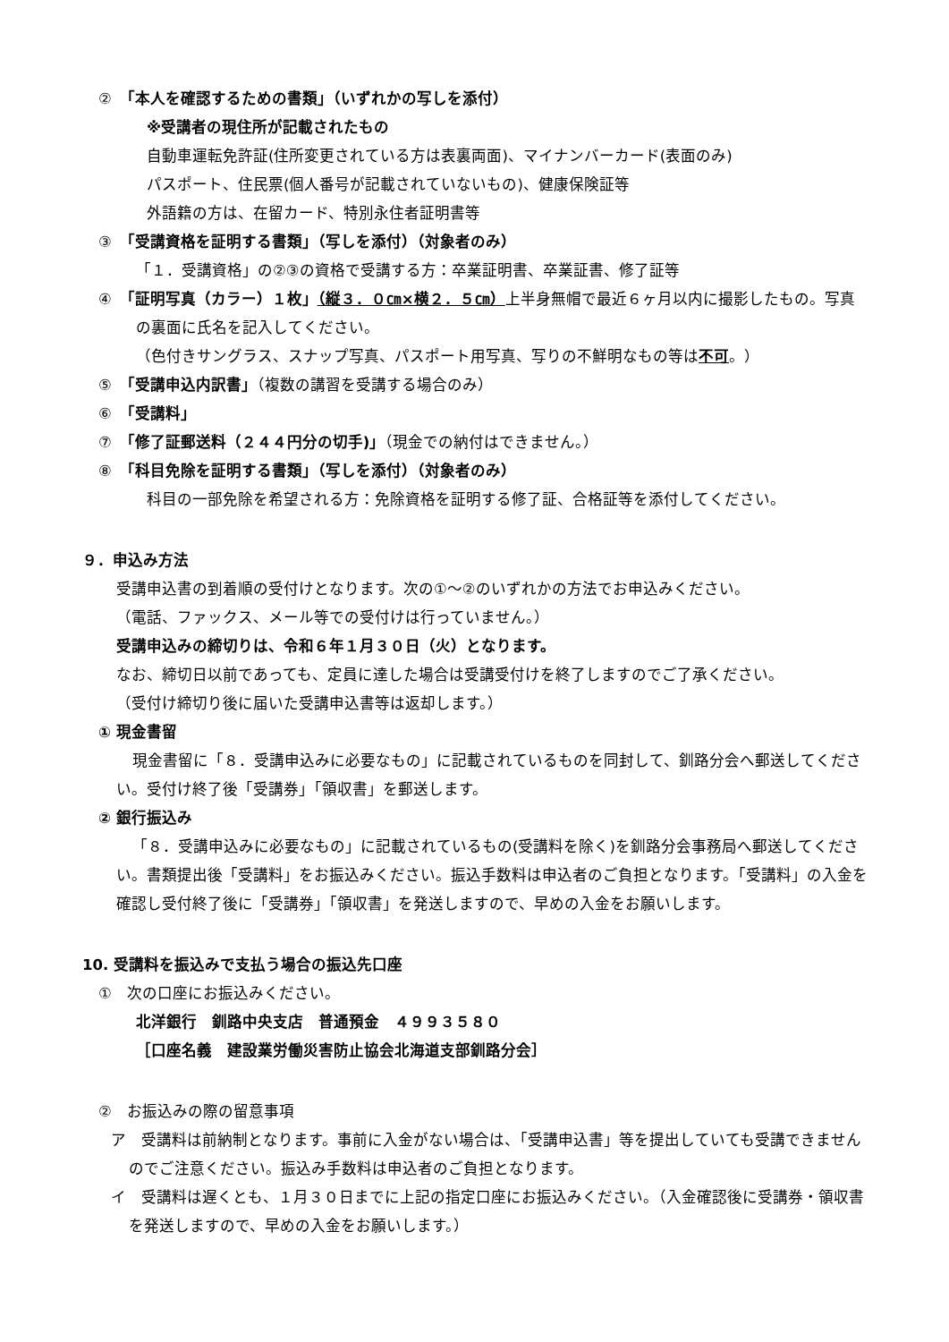②　「本人を確認するための書類」（いずれかの写しを添付）
※受講者の現住所が記載されたもの
自動車運転免許証(住所変更されている方は表裏両面)、マイナンバーカード(表面のみ)
パスポート、住民票(個人番号が記載されていないもの)、健康保険証等
外語籍の方は、在留カード、特別永住者証明書等
③　「受講資格を証明する書類」（写しを添付）（対象者のみ）
「１．受講資格」の②③の資格で受講する方：卒業証明書、卒業証書、修了証等
④　「証明写真（カラー）１枚」（縦３．０㎝×横２．５㎝）上半身無帽で最近６ヶ月以内に撮影したもの。写真の裏面に氏名を記入してください。
（色付きサングラス、スナップ写真、パスポート用写真、写りの不鮮明なもの等は不可。）
⑤　「受講申込内訳書」（複数の講習を受講する場合のみ）
⑥　「受講料」
⑦　「修了証郵送料（２４４円分の切手)」（現金での納付はできません。）
⑧　「科目免除を証明する書類」（写しを添付）（対象者のみ）
科目の一部免除を希望される方：免除資格を証明する修了証、合格証等を添付してください。
９．申込み方法
受講申込書の到着順の受付けとなります。次の①～②のいずれかの方法でお申込みください。
（電話、ファックス、メール等での受付けは行っていません。）
受講申込みの締切りは、令和６年１月３０日（火）となります。
なお、締切日以前であっても、定員に達した場合は受講受付けを終了しますのでご了承ください。
（受付け締切り後に届いた受講申込書等は返却します。）
① 現金書留
現金書留に「８．受講申込みに必要なもの」に記載されているものを同封して、釧路分会へ郵送してください。受付け終了後「受講券」「領収書」を郵送します。
② 銀行振込み
「８．受講申込みに必要なもの」に記載されているもの(受講料を除く)を釧路分会事務局へ郵送してください。書類提出後「受講料」をお振込みください。振込手数料は申込者のご負担となります。「受講料」の入金を確認し受付終了後に「受講券」「領収書」を発送しますので、早めの入金をお願いします。
10. 受講料を振込みで支払う場合の振込先口座
①　次の口座にお振込みください。
北洋銀行　釧路中央支店　普通預金　４９９３５８０
［口座名義　建設業労働災害防止協会北海道支部釧路分会］
②　お振込みの際の留意事項
ア　受講料は前納制となります。事前に入金がない場合は、「受講申込書」等を提出していても受講できませんのでご注意ください。振込み手数料は申込者のご負担となります。
イ　受講料は遅くとも、１月３０日までに上記の指定口座にお振込みください。（入金確認後に受講券・領収書を発送しますので、早めの入金をお願いします。）